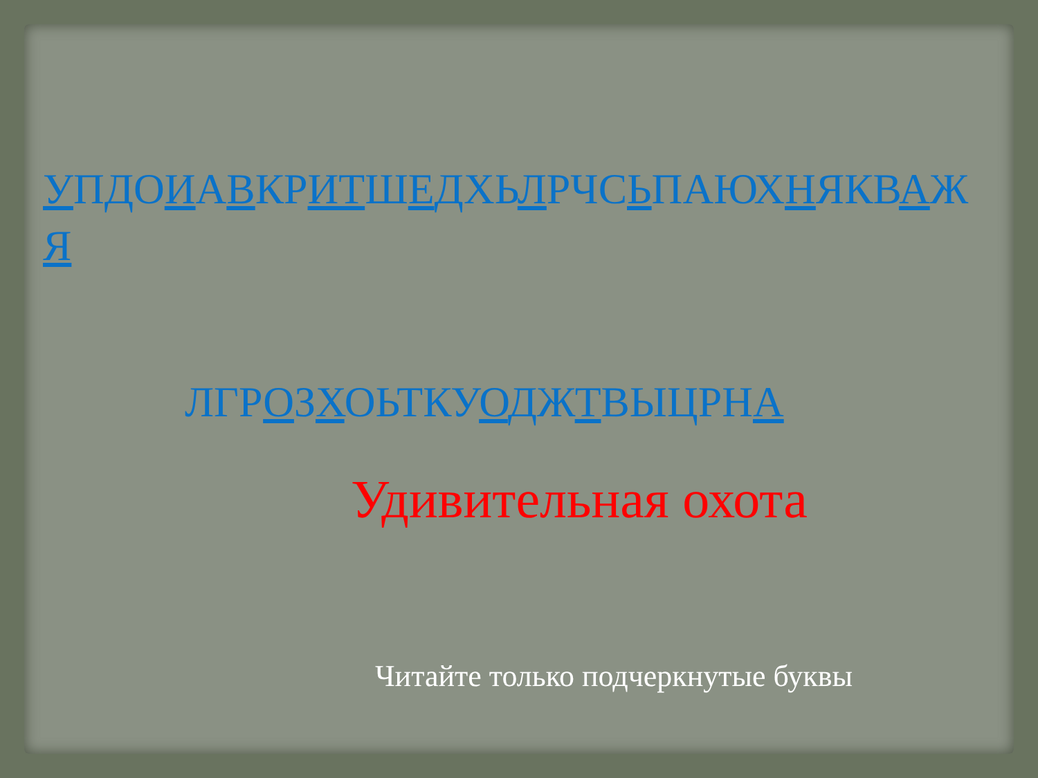УПДОИАВКРИТШЕДХЬЛРЧСЬПАЮХНЯКВАЖЯ
ЛГРОЗХОЬТКУОДЖТВЫЦРНА
Удивительная охота
Читайте только подчеркнутые буквы